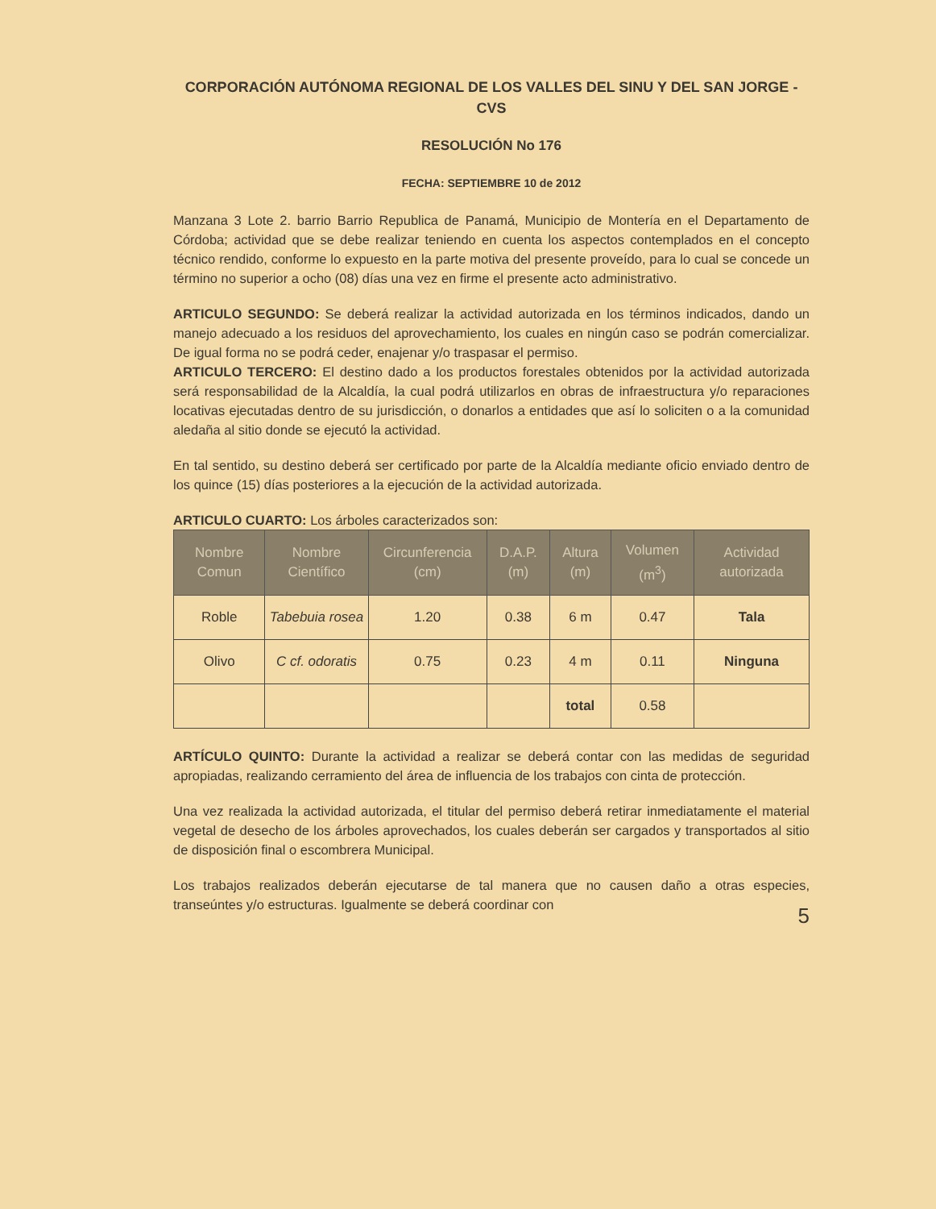CORPORACIÓN AUTÓNOMA REGIONAL DE LOS VALLES DEL SINU Y DEL SAN JORGE - CVS
RESOLUCIÓN No 176
FECHA: SEPTIEMBRE 10 de 2012
Manzana 3 Lote 2. barrio Barrio Republica de Panamá, Municipio de Montería en el Departamento de Córdoba; actividad que se debe realizar teniendo en cuenta los aspectos contemplados en el concepto técnico rendido, conforme lo expuesto en la parte motiva del presente proveído, para lo cual se concede un término no superior a ocho (08) días una vez en firme el presente acto administrativo.
ARTICULO SEGUNDO: Se deberá realizar la actividad autorizada en los términos indicados, dando un manejo adecuado a los residuos del aprovechamiento, los cuales en ningún caso se podrán comercializar. De igual forma no se podrá ceder, enajenar y/o traspasar el permiso.
ARTICULO TERCERO: El destino dado a los productos forestales obtenidos por la actividad autorizada será responsabilidad de la Alcaldía, la cual podrá utilizarlos en obras de infraestructura y/o reparaciones locativas ejecutadas dentro de su jurisdicción, o donarlos a entidades que así lo soliciten o a la comunidad aledaña al sitio donde se ejecutó la actividad.
En tal sentido, su destino deberá ser certificado por parte de la Alcaldía mediante oficio enviado dentro de los quince (15) días posteriores a la ejecución de la actividad autorizada.
ARTICULO CUARTO: Los árboles caracterizados son:
| Nombre Comun | Nombre Científico | Circunferencia (cm) | D.A.P. (m) | Altura (m) | Volumen (m<sup>3</sup>) | Actividad autorizada |
| --- | --- | --- | --- | --- | --- | --- |
| Roble | Tabebuia rosea | 1.20 | 0.38 | 6 m | 0.47 | Tala |
| Olivo | C cf. odoratis | 0.75 | 0.23 | 4 m | 0.11 | Ninguna |
| | | | | total | 0.58 | |
ARTÍCULO QUINTO: Durante la actividad a realizar se deberá contar con las medidas de seguridad apropiadas, realizando cerramiento del área de influencia de los trabajos con cinta de protección.
Una vez realizada la actividad autorizada, el titular del permiso deberá retirar inmediatamente el material vegetal de desecho de los árboles aprovechados, los cuales deberán ser cargados y transportados al sitio de disposición final o escombrera Municipal.
Los trabajos realizados deberán ejecutarse de tal manera que no causen daño a otras especies, transeúntes y/o estructuras. Igualmente se deberá coordinar con
5